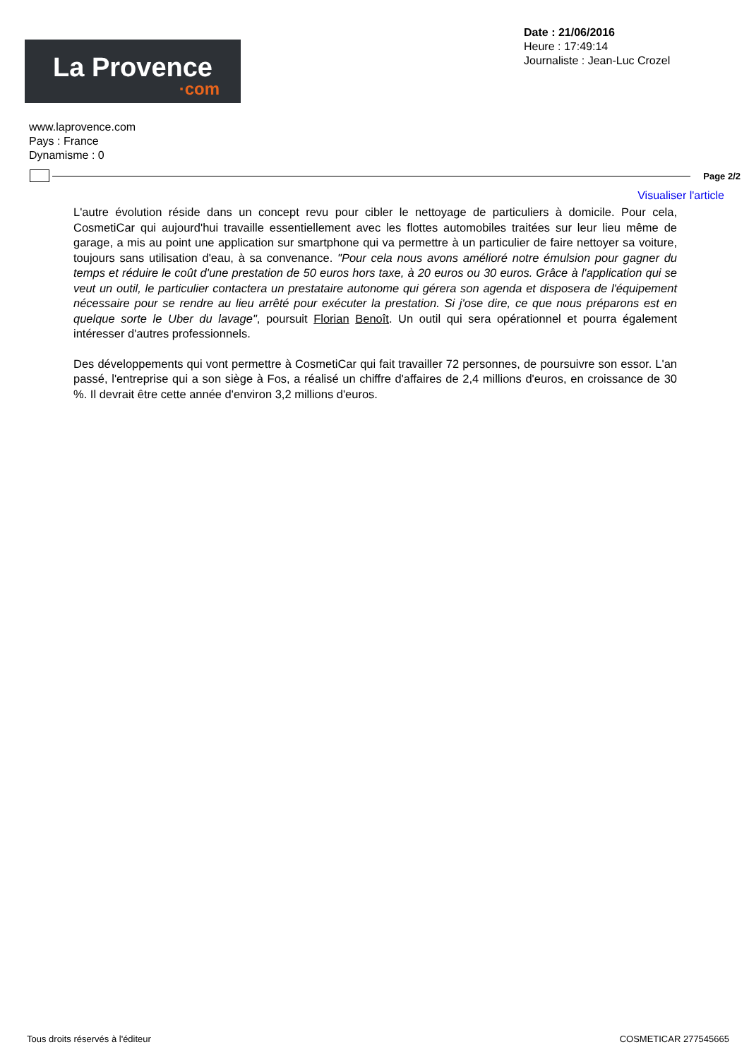La Provence
·com
Date : 21/06/2016
Heure : 17:49:14
Journaliste : Jean-Luc Crozel
www.laprovence.com
Pays : France
Dynamisme : 0
Page 2/2
Visualiser l'article
L'autre évolution réside dans un concept revu pour cibler le nettoyage de particuliers à domicile. Pour cela, CosmetiCar qui aujourd'hui travaille essentiellement avec les flottes automobiles traitées sur leur lieu même de garage, a mis au point une application sur smartphone qui va permettre à un particulier de faire nettoyer sa voiture, toujours sans utilisation d'eau, à sa convenance. "Pour cela nous avons amélioré notre émulsion pour gagner du temps et réduire le coût d'une prestation de 50 euros hors taxe, à 20 euros ou 30 euros. Grâce à l'application qui se veut un outil, le particulier contactera un prestataire autonome qui gérera son agenda et disposera de l'équipement nécessaire pour se rendre au lieu arrêté pour exécuter la prestation. Si j'ose dire, ce que nous préparons est en quelque sorte le Uber du lavage", poursuit Florian Benoît. Un outil qui sera opérationnel et pourra également intéresser d'autres professionnels.
Des développements qui vont permettre à CosmetiCar qui fait travailler 72 personnes, de poursuivre son essor. L'an passé, l'entreprise qui a son siège à Fos, a réalisé un chiffre d'affaires de 2,4 millions d'euros, en croissance de 30 %. Il devrait être cette année d'environ 3,2 millions d'euros.
Tous droits réservés à l'éditeur COSMETICAR 277545665